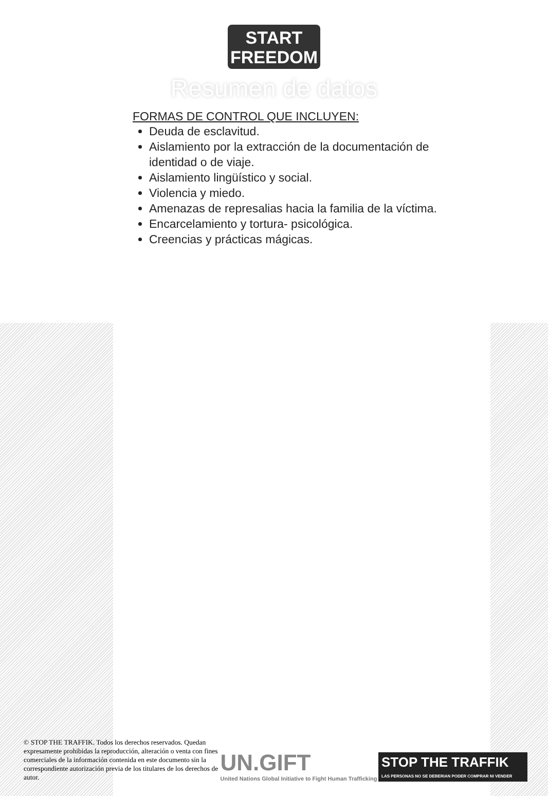START
FREEDOM
Resumen de datos
FORMAS DE CONTROL QUE INCLUYEN:
Deuda de esclavitud.
Aislamiento por la extracción de la documentación de identidad o de viaje.
Aislamiento lingüístico y social.
Violencia y miedo.
Amenazas de represalias hacia la familia de la víctima.
Encarcelamiento y tortura- psicológica.
Creencias y prácticas mágicas.
© STOP THE TRAFFIK. Todos los derechos reservados. Quedan expresamente prohibidas la reproducción, alteración o venta con fines comerciales de la información contenida en este documento sin la correspondiente autorización previa de los titulares de los derechos de autor.
UN.GIFT
United Nations Global Initiative to Fight Human Trafficking
STOP THE TRAFFIK
LAS PERSONAS NO SE DEBERIAN PODER COMPRAR NI VENDER